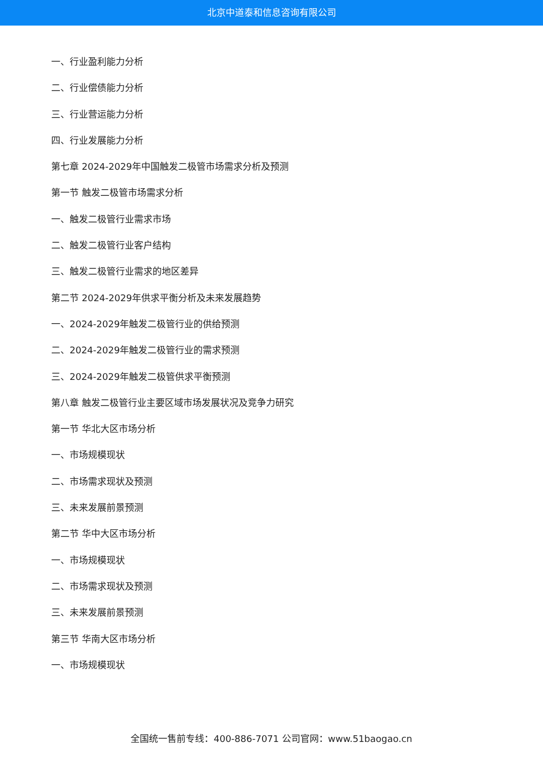北京中道泰和信息咨询有限公司
一、行业盈利能力分析
二、行业偿债能力分析
三、行业营运能力分析
四、行业发展能力分析
第七章 2024-2029年中国触发二极管市场需求分析及预测
第一节 触发二极管市场需求分析
一、触发二极管行业需求市场
二、触发二极管行业客户结构
三、触发二极管行业需求的地区差异
第二节 2024-2029年供求平衡分析及未来发展趋势
一、2024-2029年触发二极管行业的供给预测
二、2024-2029年触发二极管行业的需求预测
三、2024-2029年触发二极管供求平衡预测
第八章 触发二极管行业主要区域市场发展状况及竞争力研究
第一节 华北大区市场分析
一、市场规模现状
二、市场需求现状及预测
三、未来发展前景预测
第二节 华中大区市场分析
一、市场规模现状
二、市场需求现状及预测
三、未来发展前景预测
第三节 华南大区市场分析
一、市场规模现状
全国统一售前专线：400-886-7071 公司官网：www.51baogao.cn